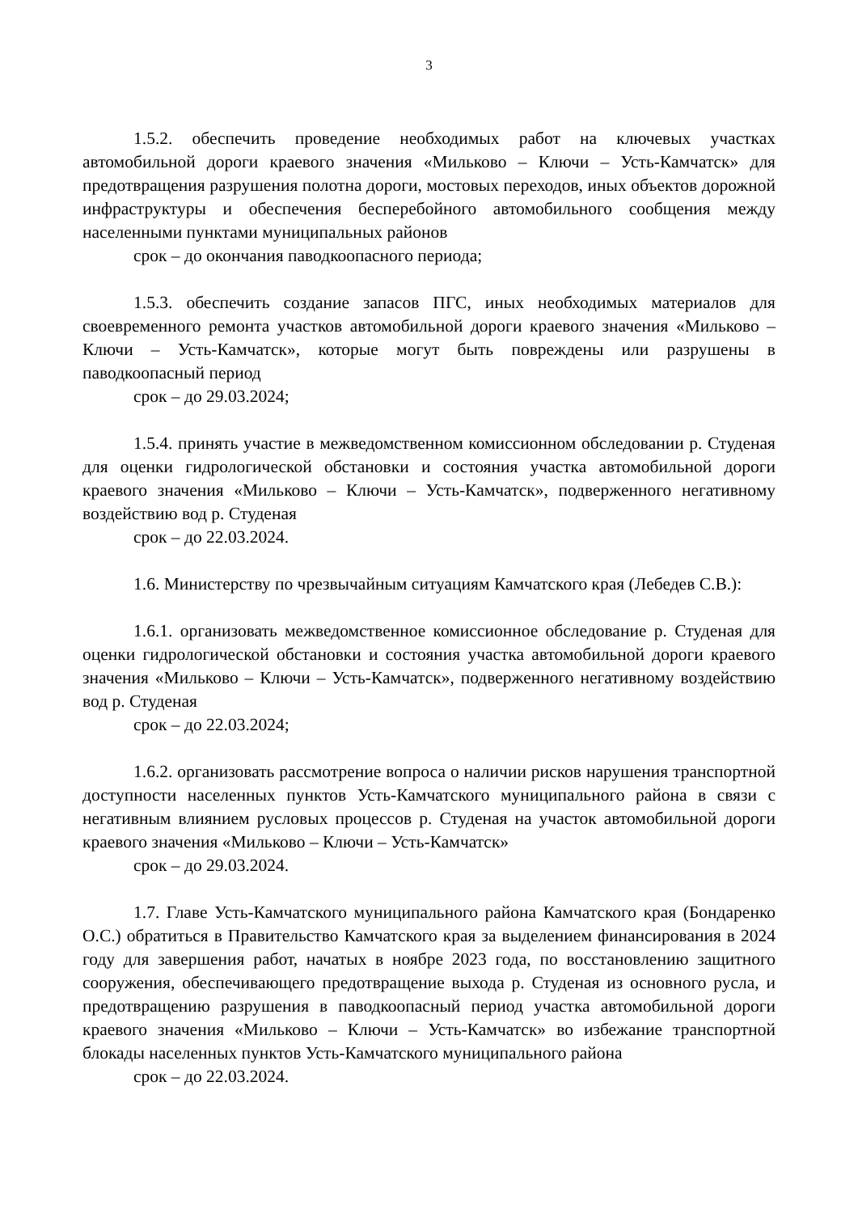3
1.5.2. обеспечить проведение необходимых работ на ключевых участках автомобильной дороги краевого значения «Мильково – Ключи – Усть-Камчатск» для предотвращения разрушения полотна дороги, мостовых переходов, иных объектов дорожной инфраструктуры и обеспечения бесперебойного автомобильного сообщения между населенными пунктами муниципальных районов
срок – до окончания паводкоопасного периода;
1.5.3. обеспечить создание запасов ПГС, иных необходимых материалов для своевременного ремонта участков автомобильной дороги краевого значения «Мильково – Ключи – Усть-Камчатск», которые могут быть повреждены или разрушены в паводкоопасный период
срок – до 29.03.2024;
1.5.4. принять участие в межведомственном комиссионном обследовании р. Студеная для оценки гидрологической обстановки и состояния участка автомобильной дороги краевого значения «Мильково – Ключи – Усть-Камчатск», подверженного негативному воздействию вод р. Студеная
срок – до 22.03.2024.
1.6. Министерству по чрезвычайным ситуациям Камчатского края (Лебедев С.В.):
1.6.1. организовать межведомственное комиссионное обследование р. Студеная для оценки гидрологической обстановки и состояния участка автомобильной дороги краевого значения «Мильково – Ключи – Усть-Камчатск», подверженного негативному воздействию вод р. Студеная
срок – до 22.03.2024;
1.6.2. организовать рассмотрение вопроса о наличии рисков нарушения транспортной доступности населенных пунктов Усть-Камчатского муниципального района в связи с негативным влиянием русловых процессов р. Студеная на участок автомобильной дороги краевого значения «Мильково – Ключи – Усть-Камчатск»
срок – до 29.03.2024.
1.7. Главе Усть-Камчатского муниципального района Камчатского края (Бондаренко О.С.) обратиться в Правительство Камчатского края за выделением финансирования в 2024 году для завершения работ, начатых в ноябре 2023 года, по восстановлению защитного сооружения, обеспечивающего предотвращение выхода р. Студеная из основного русла, и предотвращению разрушения в паводкоопасный период участка автомобильной дороги краевого значения «Мильково – Ключи – Усть-Камчатск» во избежание транспортной блокады населенных пунктов Усть-Камчатского муниципального района
срок – до 22.03.2024.